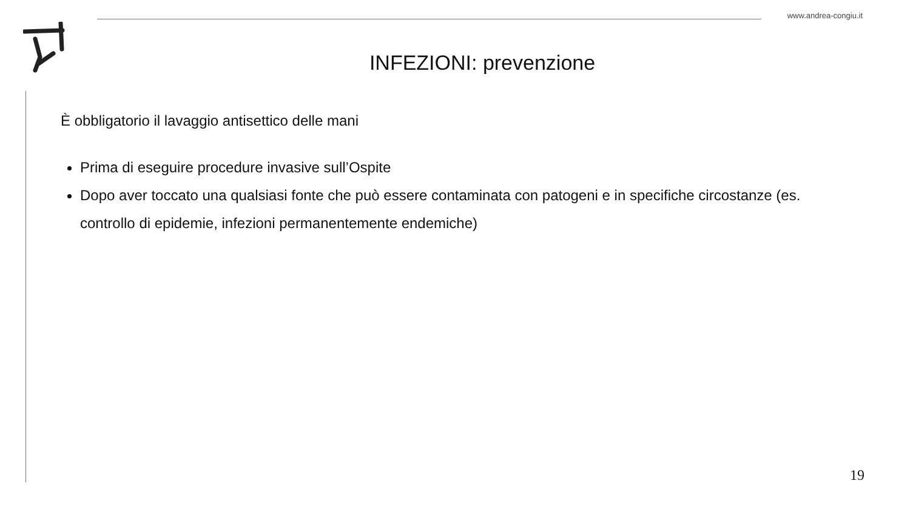www.andrea-congiu.it
INFEZIONI: prevenzione
È obbligatorio il lavaggio antisettico delle mani
Prima di eseguire procedure invasive sull’Ospite
Dopo aver toccato una qualsiasi fonte che può essere contaminata con patogeni e in specifiche circostanze (es. controllo di epidemie, infezioni permanentemente endemiche)
19